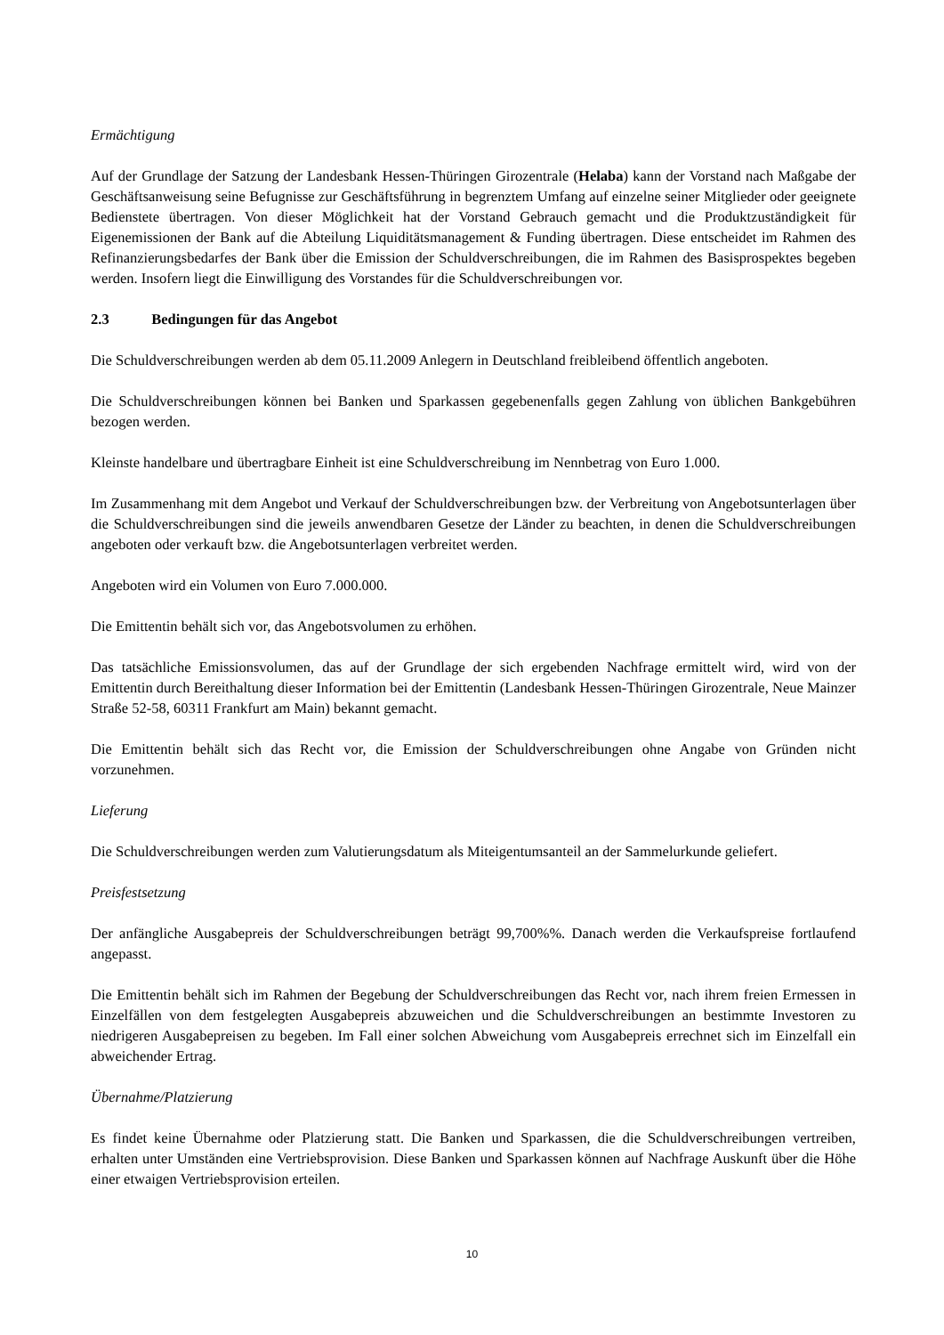Ermächtigung
Auf der Grundlage der Satzung der Landesbank Hessen-Thüringen Girozentrale (Helaba) kann der Vorstand nach Maßgabe der Geschäftsanweisung seine Befugnisse zur Geschäftsführung in begrenztem Umfang auf einzelne seiner Mitglieder oder geeignete Bedienstete übertragen. Von dieser Möglichkeit hat der Vorstand Gebrauch gemacht und die Produktzuständigkeit für Eigenemissionen der Bank auf die Abteilung Liquiditätsmanagement & Funding übertragen. Diese entscheidet im Rahmen des Refinanzierungsbedarfes der Bank über die Emission der Schuldverschreibungen, die im Rahmen des Basisprospektes begeben werden. Insofern liegt die Einwilligung des Vorstandes für die Schuldverschreibungen vor.
2.3 Bedingungen für das Angebot
Die Schuldverschreibungen werden ab dem 05.11.2009 Anlegern in Deutschland freibleibend öffentlich angeboten.
Die Schuldverschreibungen können bei Banken und Sparkassen gegebenenfalls gegen Zahlung von üblichen Bankgebühren bezogen werden.
Kleinste handelbare und übertragbare Einheit ist eine Schuldverschreibung im Nennbetrag von Euro 1.000.
Im Zusammenhang mit dem Angebot und Verkauf der Schuldverschreibungen bzw. der Verbreitung von Angebotsunterlagen über die Schuldverschreibungen sind die jeweils anwendbaren Gesetze der Länder zu beachten, in denen die Schuldverschreibungen angeboten oder verkauft bzw. die Angebotsunterlagen verbreitet werden.
Angeboten wird ein Volumen von Euro 7.000.000.
Die Emittentin behält sich vor, das Angebotsvolumen zu erhöhen.
Das tatsächliche Emissionsvolumen, das auf der Grundlage der sich ergebenden Nachfrage ermittelt wird, wird von der Emittentin durch Bereithaltung dieser Information bei der Emittentin (Landesbank Hessen-Thüringen Girozentrale, Neue Mainzer Straße 52-58, 60311 Frankfurt am Main) bekannt gemacht.
Die Emittentin behält sich das Recht vor, die Emission der Schuldverschreibungen ohne Angabe von Gründen nicht vorzunehmen.
Lieferung
Die Schuldverschreibungen werden zum Valutierungsdatum als Miteigentumsanteil an der Sammelurkunde geliefert.
Preisfestsetzung
Der anfängliche Ausgabepreis der Schuldverschreibungen beträgt 99,700%%. Danach werden die Verkaufspreise fortlaufend angepasst.
Die Emittentin behält sich im Rahmen der Begebung der Schuldverschreibungen das Recht vor, nach ihrem freien Ermessen in Einzelfällen von dem festgelegten Ausgabepreis abzuweichen und die Schuldverschreibungen an bestimmte Investoren zu niedrigeren Ausgabepreisen zu begeben. Im Fall einer solchen Abweichung vom Ausgabepreis errechnet sich im Einzelfall ein abweichender Ertrag.
Übernahme/Platzierung
Es findet keine Übernahme oder Platzierung statt. Die Banken und Sparkassen, die die Schuldverschreibungen vertreiben, erhalten unter Umständen eine Vertriebsprovision. Diese Banken und Sparkassen können auf Nachfrage Auskunft über die Höhe einer etwaigen Vertriebsprovision erteilen.
10